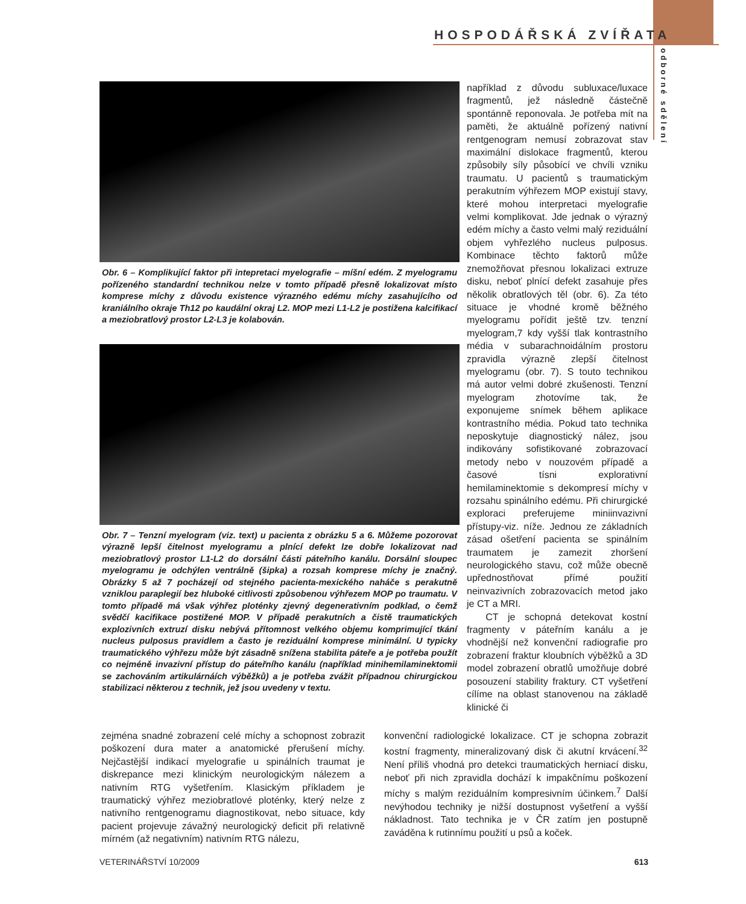HOSPODÁŘSKÁ ZVÍŘATA
odborné sdělení
Obr. 6 – Komplikující faktor při intepretaci myelografie – míšní edém. Z myelogramu pořízeného standardní technikou nelze v tomto případě přesně lokalizovat místo komprese míchy z důvodu existence výrazného edému míchy zasahujícího od kraniálního okraje Th12 po kaudální okraj L2. MOP mezi L1-L2 je postižena kalcifikací a meziobratlový prostor L2-L3 je kolabován.
Obr. 7 – Tenzní myelogram (viz. text) u pacienta z obrázku 5 a 6. Můžeme pozorovat výrazně lepší čitelnost myelogramu a plnící defekt lze dobře lokalizovat nad meziobratlový prostor L1-L2 do dorsální části páteřního kanálu. Dorsální sloupec myelogramu je odchýlen ventrálně (šipka) a rozsah komprese míchy je značný. Obrázky 5 až 7 pocházejí od stejného pacienta-mexického naháče s perakutně vzniklou paraplegií bez hluboké citlivosti způsobenou výhřezem MOP po traumatu. V tomto případě má však výhřez ploténky zjevný degenerativním podklad, o čemž svědčí kacifikace postižené MOP. V případě perakutních a čistě traumatických explozivních extruzí disku nebývá přítomnost velkého objemu komprimující tkání nucleus pulposus pravidlem a často je reziduální komprese minimální. U typicky traumatického výhřezu může být zásadně snížena stabilita páteře a je potřeba použít co nejméně invazivní přístup do páteřního kanálu (například minihemilaminektomii se zachováním artikulárnáích výběžků) a je potřeba zvážit případnou chirurgickou stabilizaci některou z technik, jež jsou uvedeny v textu.
například z důvodu subluxace/luxace fragmentů, jež následně částečně spontánně reponovala. Je potřeba mít na paměti, že aktuálně pořízený nativní rentgenogram nemusí zobrazovat stav maximální dislokace fragmentů, kterou způsobily síly působící ve chvíli vzniku traumatu. U pacientů s traumatickým perakutním výhřezem MOP existují stavy, které mohou interpretaci myelografie velmi komplikovat. Jde jednak o výrazný edém míchy a často velmi malý reziduální objem vyhřezlého nucleus pulposus. Kombinace těchto faktorů může znemožňovat přesnou lokalizaci extruze disku, neboť plnící defekt zasahuje přes několik obratlových těl (obr. 6). Za této situace je vhodné kromě běžného myelogramu pořídit ještě tzv. tenzní myelogram,7 kdy vyšší tlak kontrastního média v subarachnoidálním prostoru zpravidla výrazně zlepší čitelnost myelogramu (obr. 7). S touto technikou má autor velmi dobré zkušenosti. Tenzní myelogram zhotovíme tak, že exponujeme snímek během aplikace kontrastního média. Pokud tato technika neposkytuje diagnostický nález, jsou indikovány sofistikované zobrazovací metody nebo v nouzovém případě a časové tísni explorativní hemilaminektomie s dekompresí míchy v rozsahu spinálního edému. Při chirurgické exploraci preferujeme miniinvazivní přístupy-viz. níže. Jednou ze základních zásad ošetření pacienta se spinálním traumatem je zamezit zhoršení neurologického stavu, což může obecně upřednostňovat přímé použití neinvazivních zobrazovacích metod jako je CT a MRI.
CT je schopná detekovat kostní fragmenty v páteřním kanálu a je vhodnější než konvenční radiografie pro zobrazení fraktur kloubních výběžků a 3D model zobrazení obratlů umožňuje dobré posouzení stability fraktury. CT vyšetření cílíme na oblast stanovenou na základě klinické či
zejména snadné zobrazení celé míchy a schopnost zobrazit poškození dura mater a anatomické přerušení míchy. Nejčastější indikací myelografie u spinálních traumat je diskrepance mezi klinickým neurologickým nálezem a nativním RTG vyšetřením. Klasickým příkladem je traumatický výhřez meziobratlové ploténky, který nelze z nativního rentgenogramu diagnostikovat, nebo situace, kdy pacient projevuje závažný neurologický deficit při relativně mírném (až negativním) nativním RTG nálezu,
konvenční radiologické lokalizace. CT je schopna zobrazit kostní fragmenty, mineralizovaný disk či akutní krvácení.<sup>32</sup> Není příliš vhodná pro detekci traumatických herniací disku, neboť při nich zpravidla dochází k impakčnímu poškození míchy s malým reziduálním kompresivním účinkem.<sup>7</sup> Další nevýhodou techniky je nižší dostupnost vyšetření a vyšší nákladnost. Tato technika je v ČR zatím jen postupně zaváděna k rutinnímu použití u psů a koček.
VETERINÁŘSTVÍ 10/2009 613